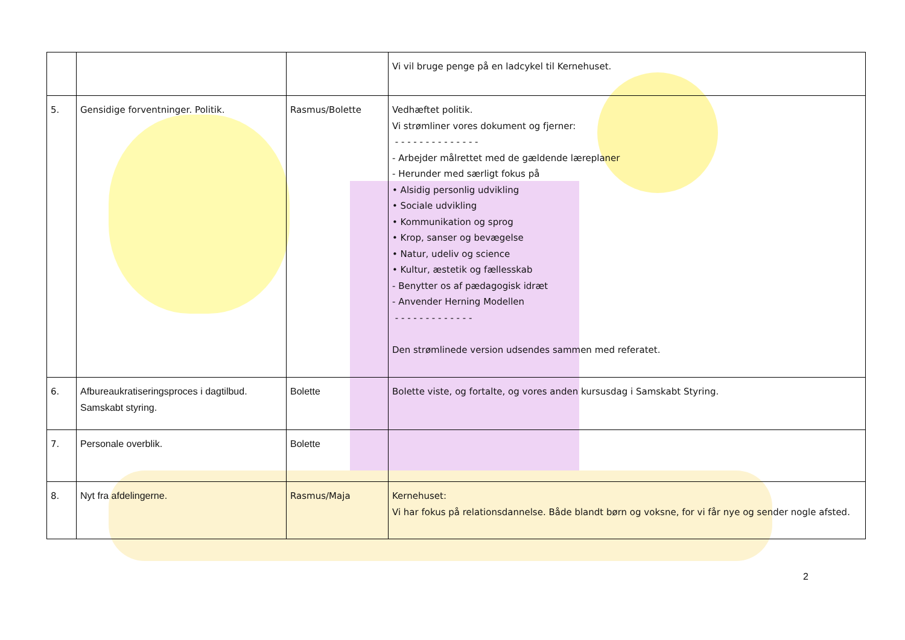| | | | Vi vil bruge penge på en ladcykel til Kernehuset. |
| 5. | Gensidige forventninger. Politik. | Rasmus/Bolette | Vedhæftet politik. Vi strømliner vores dokument og fjerner: - - - - - - - - - - - - - - - Arbejder målrettet med de gældende læreplaner - Herunder med særligt fokus på • Alsidig personlig udvikling • Sociale udvikling • Kommunikation og sprog • Krop, sanser og bevægelse • Natur, udeliv og science • Kultur, æstetik og fællesskab - Benytter os af pædagogisk idræt - Anvender Herning Modellen - - - - - - - - - - - - - Den strømlinede version udsendes sammen med referatet. |
| 6. | Afbureaukratiseringsproces i dagtilbud. Samskabt styring. | Bolette | Bolette viste, og fortalte, og vores anden kursusdag i Samskabt Styring. |
| 7. | Personale overblik. | Bolette | |
| 8. | Nyt fra afdelingerne. | Rasmus/Maja | Kernehuset: Vi har fokus på relationsdannelse. Både blandt børn og voksne, for vi får nye og sender nogle afsted. |
2